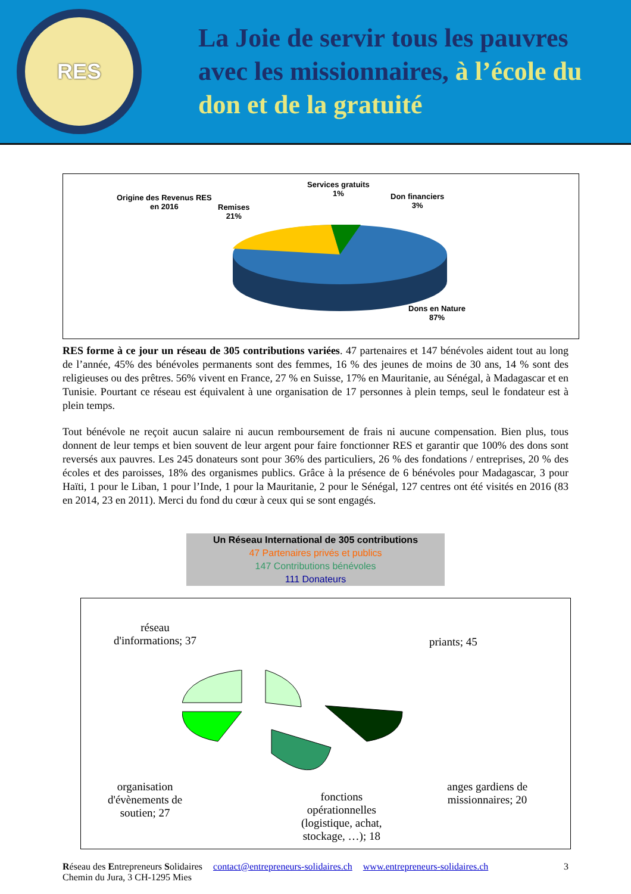RES
La Joie de servir tous les pauvres
avec les missionnaires, à l’école du
don et de la gratuité
Origine des Revenus RES
en 2016
Remises
21%
Services gratuits
1%
Don financiers
3%
Dons en Nature
87%
RES forme à ce jour un réseau de 305 contributions variées. 47 partenaires et 147 bénévoles aident tout au long de l’année, 45% des bénévoles permanents sont des femmes, 16 % des jeunes de moins de 30 ans, 14 % sont des religieuses ou des prêtres. 56% vivent en France, 27 % en Suisse, 17% en Mauritanie, au Sénégal, à Madagascar et en Tunisie. Pourtant ce réseau est équivalent à une organisation de 17 personnes à plein temps, seul le fondateur est à plein temps.
Tout bénévole ne reçoit aucun salaire ni aucun remboursement de frais ni aucune compensation. Bien plus, tous donnent de leur temps et bien souvent de leur argent pour faire fonctionner RES et garantir que 100% des dons sont reversés aux pauvres. Les 245 donateurs sont pour 36% des particuliers, 26 % des fondations / entreprises, 20 % des écoles et des paroisses, 18% des organismes publics. Grâce à la présence de 6 bénévoles pour Madagascar, 3 pour Haïti, 1 pour le Liban, 1 pour l’Inde, 1 pour la Mauritanie, 2 pour le Sénégal, 127 centres ont été visités en 2016 (83 en 2014, 23 en 2011). Merci du fond du cœur à ceux qui se sont engagés.
Un Réseau International de 305 contributions
47 Partenaires privés et publics
147 Contributions bénévoles
111 Donateurs
réseau
d'informations; 37
priants; 45
organisation
d'évènements de
soutien; 27
fonctions
opérationnelles
(logistique, achat,
stockage, …); 18
anges gardiens de
missionnaires; 20
Réseau des Entrepreneurs Solidaires
Chemin du Jura, 3 CH-1295 Mies contact@entrepreneurs-solidaires.ch www.entrepreneurs-solidaires.ch 3